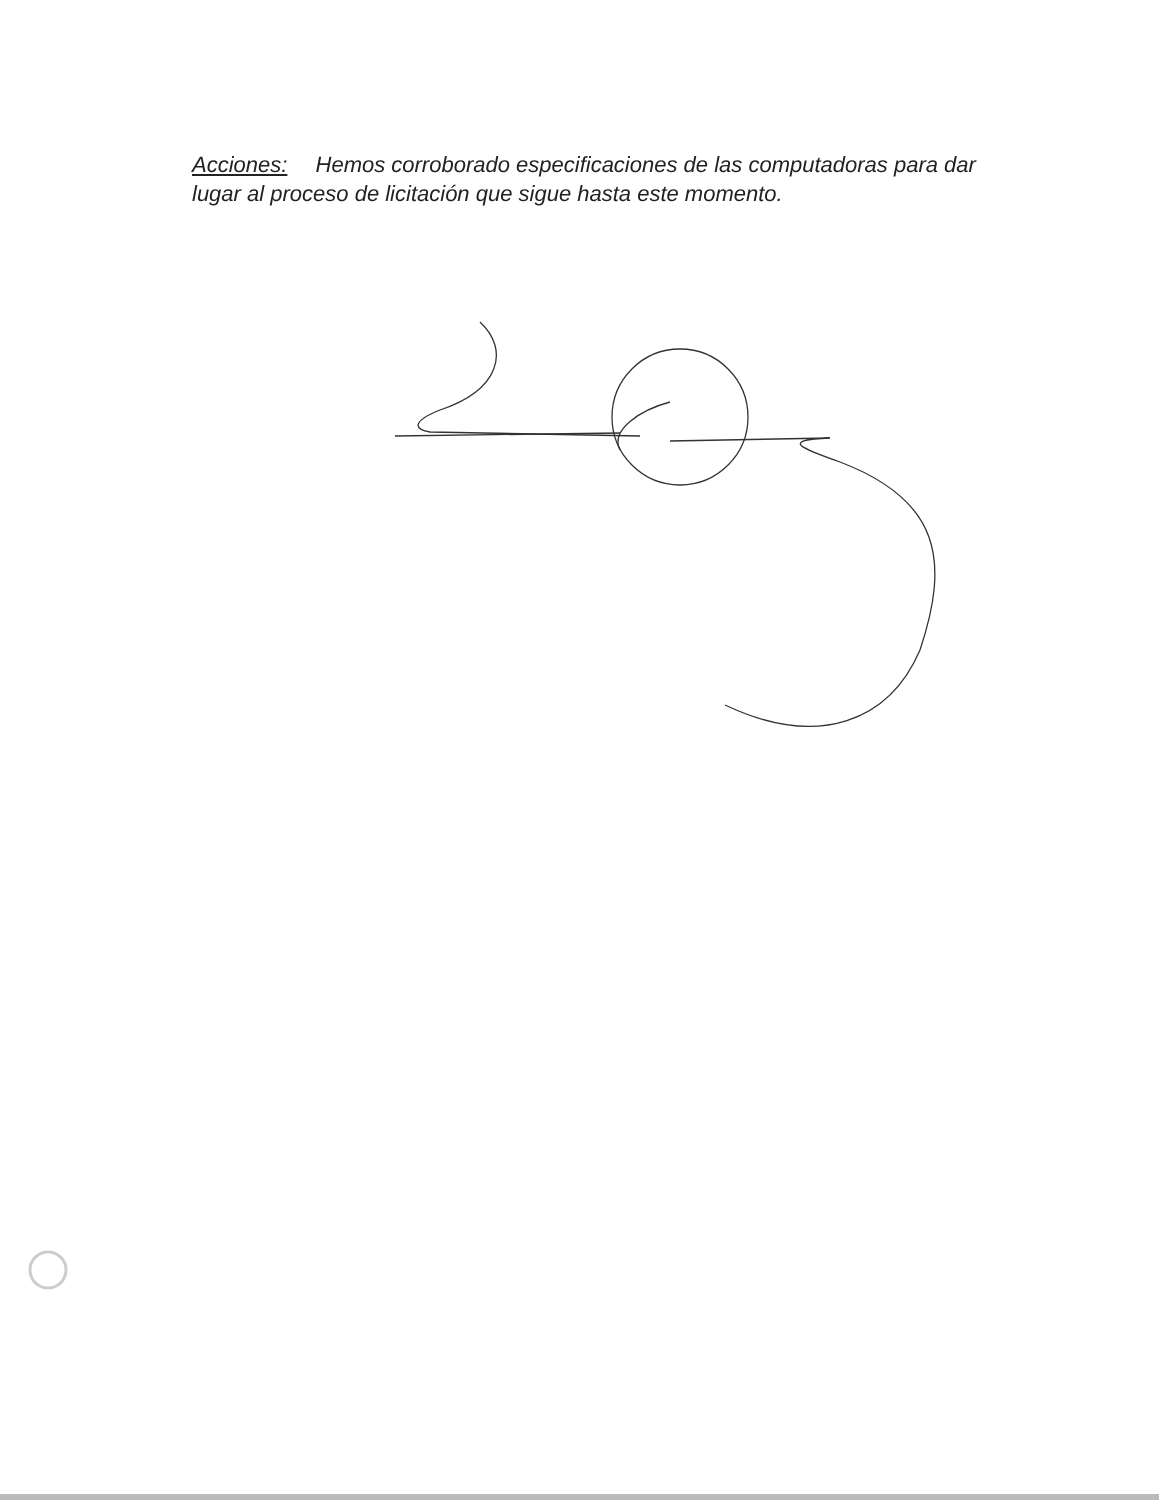Acciones: Hemos corroborado especificaciones de las computadoras para dar lugar al proceso de licitación que sigue hasta este momento.